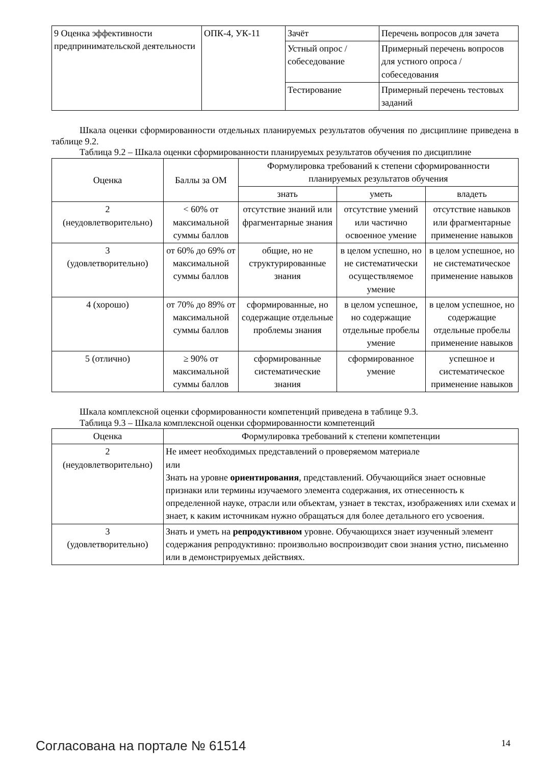| 9 Оценка эффективности предпринимательской деятельности | ОПК-4, УК-11 | Зачёт | Перечень вопросов для зачета |
| | | Устный опрос / собеседование | Примерный перечень вопросов для устного опроса / собеседования |
| | | Тестирование | Примерный перечень тестовых заданий |
Шкала оценки сформированности отдельных планируемых результатов обучения по дисциплине приведена в таблице 9.2.
Таблица 9.2 – Шкала оценки сформированности планируемых результатов обучения по дисциплине
| Оценка | Баллы за ОМ | Формулировка требований к степени сформированности планируемых результатов обучения | | |
| --- | --- | --- | --- | --- |
| | | знать | уметь | владеть |
| 2 (неудовлетворительно) | < 60% от максимальной суммы баллов | отсутствие знаний или фрагментарные знания | отсутствие умений или частично освоенное умение | отсутствие навыков или фрагментарные применение навыков |
| 3 (удовлетворительно) | от 60% до 69% от максимальной суммы баллов | общие, но не структурированные знания | в целом успешно, но не систематически осуществляемое умение | в целом успешное, но не систематическое применение навыков |
| 4 (хорошо) | от 70% до 89% от максимальной суммы баллов | сформированные, но содержащие отдельные проблемы знания | в целом успешное, но содержащие отдельные пробелы умение | в целом успешное, но содержащие отдельные пробелы применение навыков |
| 5 (отлично) | ≥ 90% от максимальной суммы баллов | сформированные систематические знания | сформированное умение | успешное и систематическое применение навыков |
Шкала комплексной оценки сформированности компетенций приведена в таблице 9.3.
Таблица 9.3 – Шкала комплексной оценки сформированности компетенций
| Оценка | Формулировка требований к степени компетенции |
| --- | --- |
| 2 (неудовлетворительно) | Не имеет необходимых представлений о проверяемом материале или Знать на уровне ориентирования , представлений. Обучающийся знает основные признаки или термины изучаемого элемента содержания, их отнесенность к определенной науке, отрасли или объектам, узнает в текстах, изображениях или схемах и знает, к каким источникам нужно обращаться для более детального его усвоения. |
| 3 (удовлетворительно) | Знать и уметь на репродуктивном уровне. Обучающихся знает изученный элемент содержания репродуктивно: произвольно воспроизводит свои знания устно, письменно или в демонстрируемых действиях. |
Согласована на портале № 61514 14